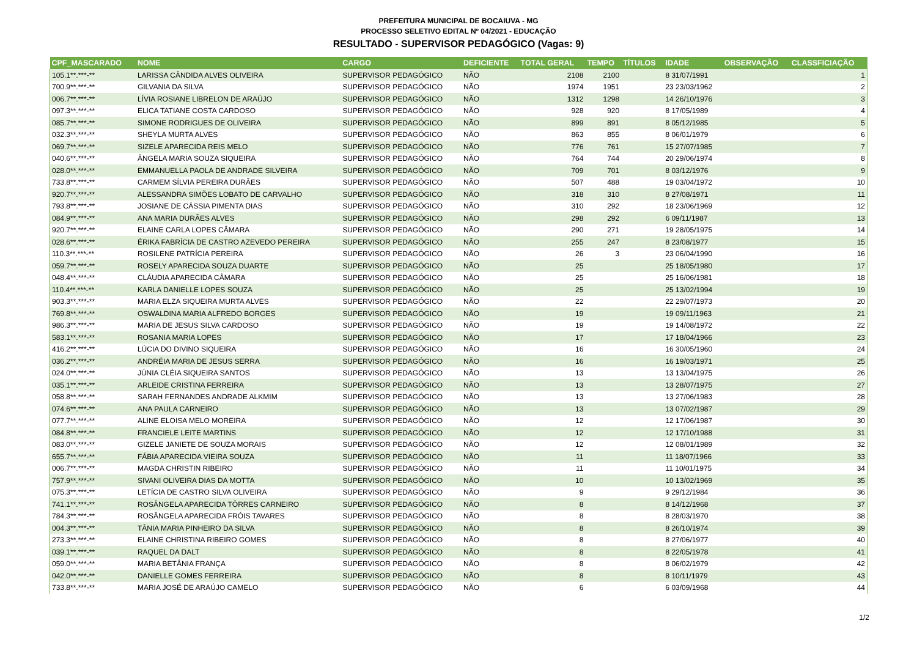PREFEITURA MUNICIPAL DE BOCAIUVA - MG
PROCESSO SELETIVO EDITAL Nº 04/2021 - EDUCAÇÃO
RESULTADO - SUPERVISOR PEDAGÓGICO (Vagas: 9)
| CPF_MASCARADO | NOME | CARGO | DEFICIENTE | TOTAL GERAL | TEMPO | TÍTULOS | IDADE | OBSERVAÇÃO | CLASSFICIAÇÃO |
| --- | --- | --- | --- | --- | --- | --- | --- | --- | --- |
| 105.1**.***-** | LARISSA CÂNDIDA ALVES OLIVEIRA | SUPERVISOR PEDAGÓGICO | NÃO | 2108 | 2100 | | 8 31/07/1991 | | 1 |
| 700.9**.***-** | GILVANIA DA SILVA | SUPERVISOR PEDAGÓGICO | NÃO | 1974 | 1951 | | 23 23/03/1962 | | 2 |
| 006.7**.***-** | LÍVIA ROSIANE LIBRELON DE ARAÚJO | SUPERVISOR PEDAGÓGICO | NÃO | 1312 | 1298 | | 14 26/10/1976 | | 3 |
| 097.3**.***-** | ELICA TATIANE COSTA CARDOSO | SUPERVISOR PEDAGÓGICO | NÃO | 928 | 920 | | 8 17/05/1989 | | 4 |
| 085.7**.***-** | SIMONE RODRIGUES DE OLIVEIRA | SUPERVISOR PEDAGÓGICO | NÃO | 899 | 891 | | 8 05/12/1985 | | 5 |
| 032.3**.***-** | SHEYLA MURTA ALVES | SUPERVISOR PEDAGÓGICO | NÃO | 863 | 855 | | 8 06/01/1979 | | 6 |
| 069.7**.***-** | SIZELE APARECIDA REIS MELO | SUPERVISOR PEDAGÓGICO | NÃO | 776 | 761 | | 15 27/07/1985 | | 7 |
| 040.6**.***-** | ÂNGELA MARIA SOUZA SIQUEIRA | SUPERVISOR PEDAGÓGICO | NÃO | 764 | 744 | | 20 29/06/1974 | | 8 |
| 028.0**.***-** | EMMANUELLA PAOLA DE ANDRADE SILVEIRA | SUPERVISOR PEDAGÓGICO | NÃO | 709 | 701 | | 8 03/12/1976 | | 9 |
| 733.8**.***-** | CARMEM SÍLVIA PEREIRA DURÃES | SUPERVISOR PEDAGÓGICO | NÃO | 507 | 488 | | 19 03/04/1972 | | 10 |
| 920.7**.***-** | ALESSANDRA SIMÕES LOBATO DE CARVALHO | SUPERVISOR PEDAGÓGICO | NÃO | 318 | 310 | | 8 27/08/1971 | | 11 |
| 793.8**.***-** | JOSIANE DE CÁSSIA PIMENTA DIAS | SUPERVISOR PEDAGÓGICO | NÃO | 310 | 292 | | 18 23/06/1969 | | 12 |
| 084.9**.***-** | ANA MARIA DURÃES ALVES | SUPERVISOR PEDAGÓGICO | NÃO | 298 | 292 | | 6 09/11/1987 | | 13 |
| 920.7**.***-** | ELAINE CARLA LOPES CÂMARA | SUPERVISOR PEDAGÓGICO | NÃO | 290 | 271 | | 19 28/05/1975 | | 14 |
| 028.6**.***-** | ÉRIKA FABRÍCIA DE CASTRO AZEVEDO PEREIRA | SUPERVISOR PEDAGÓGICO | NÃO | 255 | 247 | | 8 23/08/1977 | | 15 |
| 110.3**.***-** | ROSILENE PATRÍCIA PEREIRA | SUPERVISOR PEDAGÓGICO | NÃO | 26 | 3 | | 23 06/04/1990 | | 16 |
| 059.7**.***-** | ROSELY APARECIDA SOUZA DUARTE | SUPERVISOR PEDAGÓGICO | NÃO | 25 | | | 25 18/05/1980 | | 17 |
| 048.4**.***-** | CLÁUDIA APARECIDA CÂMARA | SUPERVISOR PEDAGÓGICO | NÃO | 25 | | | 25 16/06/1981 | | 18 |
| 110.4**.***-** | KARLA DANIELLE LOPES SOUZA | SUPERVISOR PEDAGÓGICO | NÃO | 25 | | | 25 13/02/1994 | | 19 |
| 903.3**.***-** | MARIA ELZA SIQUEIRA MURTA ALVES | SUPERVISOR PEDAGÓGICO | NÃO | 22 | | | 22 29/07/1973 | | 20 |
| 769.8**.***-** | OSWALDINA MARIA ALFREDO BORGES | SUPERVISOR PEDAGÓGICO | NÃO | 19 | | | 19 09/11/1963 | | 21 |
| 986.3**.***-** | MARIA DE JESUS SILVA CARDOSO | SUPERVISOR PEDAGÓGICO | NÃO | 19 | | | 19 14/08/1972 | | 22 |
| 583.1**.***-** | ROSANIA MARIA LOPES | SUPERVISOR PEDAGÓGICO | NÃO | 17 | | | 17 18/04/1966 | | 23 |
| 416.2**.***-** | LÚCIA DO DIVINO SIQUEIRA | SUPERVISOR PEDAGÓGICO | NÃO | 16 | | | 16 30/05/1960 | | 24 |
| 036.2**.***-** | ANDRÉIA MARIA DE JESUS SERRA | SUPERVISOR PEDAGÓGICO | NÃO | 16 | | | 16 19/03/1971 | | 25 |
| 024.0**.***-** | JÚNIA CLÉIA SIQUEIRA SANTOS | SUPERVISOR PEDAGÓGICO | NÃO | 13 | | | 13 13/04/1975 | | 26 |
| 035.1**.***-** | ARLEIDE CRISTINA FERREIRA | SUPERVISOR PEDAGÓGICO | NÃO | 13 | | | 13 28/07/1975 | | 27 |
| 058.8**.***-** | SARAH FERNANDES ANDRADE ALKMIM | SUPERVISOR PEDAGÓGICO | NÃO | 13 | | | 13 27/06/1983 | | 28 |
| 074.6**.***-** | ANA PAULA CARNEIRO | SUPERVISOR PEDAGÓGICO | NÃO | 13 | | | 13 07/02/1987 | | 29 |
| 077.7**.***-** | ALINE ELOISA MELO MOREIRA | SUPERVISOR PEDAGÓGICO | NÃO | 12 | | | 12 17/06/1987 | | 30 |
| 084.8**.***-** | FRANCIELE LEITE MARTINS | SUPERVISOR PEDAGÓGICO | NÃO | 12 | | | 12 17/10/1988 | | 31 |
| 083.0**.***-** | GIZELE JANIETE DE SOUZA MORAIS | SUPERVISOR PEDAGÓGICO | NÃO | 12 | | | 12 08/01/1989 | | 32 |
| 655.7**.***-** | FÁBIA APARECIDA VIEIRA SOUZA | SUPERVISOR PEDAGÓGICO | NÃO | 11 | | | 11 18/07/1966 | | 33 |
| 006.7**.***-** | MAGDA CHRISTIN RIBEIRO | SUPERVISOR PEDAGÓGICO | NÃO | 11 | | | 11 10/01/1975 | | 34 |
| 757.9**.***-** | SIVANI OLIVEIRA DIAS DA MOTTA | SUPERVISOR PEDAGÓGICO | NÃO | 10 | | | 10 13/02/1969 | | 35 |
| 075.3**.***-** | LETÍCIA DE CASTRO SILVA OLIVEIRA | SUPERVISOR PEDAGÓGICO | NÃO | 9 | | | 9 29/12/1984 | | 36 |
| 741.1**.***-** | ROSÂNGELA APARECIDA TÔRRES CARNEIRO | SUPERVISOR PEDAGÓGICO | NÃO | 8 | | | 8 14/12/1968 | | 37 |
| 784.3**.***-** | ROSÂNGELA APARECIDA FRÓIS TAVARES | SUPERVISOR PEDAGÓGICO | NÃO | 8 | | | 8 28/03/1970 | | 38 |
| 004.3**.***-** | TÂNIA MARIA PINHEIRO DA SILVA | SUPERVISOR PEDAGÓGICO | NÃO | 8 | | | 8 26/10/1974 | | 39 |
| 273.3**.***-** | ELAINE CHRISTINA RIBEIRO GOMES | SUPERVISOR PEDAGÓGICO | NÃO | 8 | | | 8 27/06/1977 | | 40 |
| 039.1**.***-** | RAQUEL DA DALT | SUPERVISOR PEDAGÓGICO | NÃO | 8 | | | 8 22/05/1978 | | 41 |
| 059.0**.***-** | MARIA BETÂNIA FRANÇA | SUPERVISOR PEDAGÓGICO | NÃO | 8 | | | 8 06/02/1979 | | 42 |
| 042.0**.***-** | DANIELLE GOMES FERREIRA | SUPERVISOR PEDAGÓGICO | NÃO | 8 | | | 8 10/11/1979 | | 43 |
| 733.8**.***-** | MARIA JOSÉ DE ARAÚJO CAMELO | SUPERVISOR PEDAGÓGICO | NÃO | 6 | | | 6 03/09/1968 | | 44 |
1/2